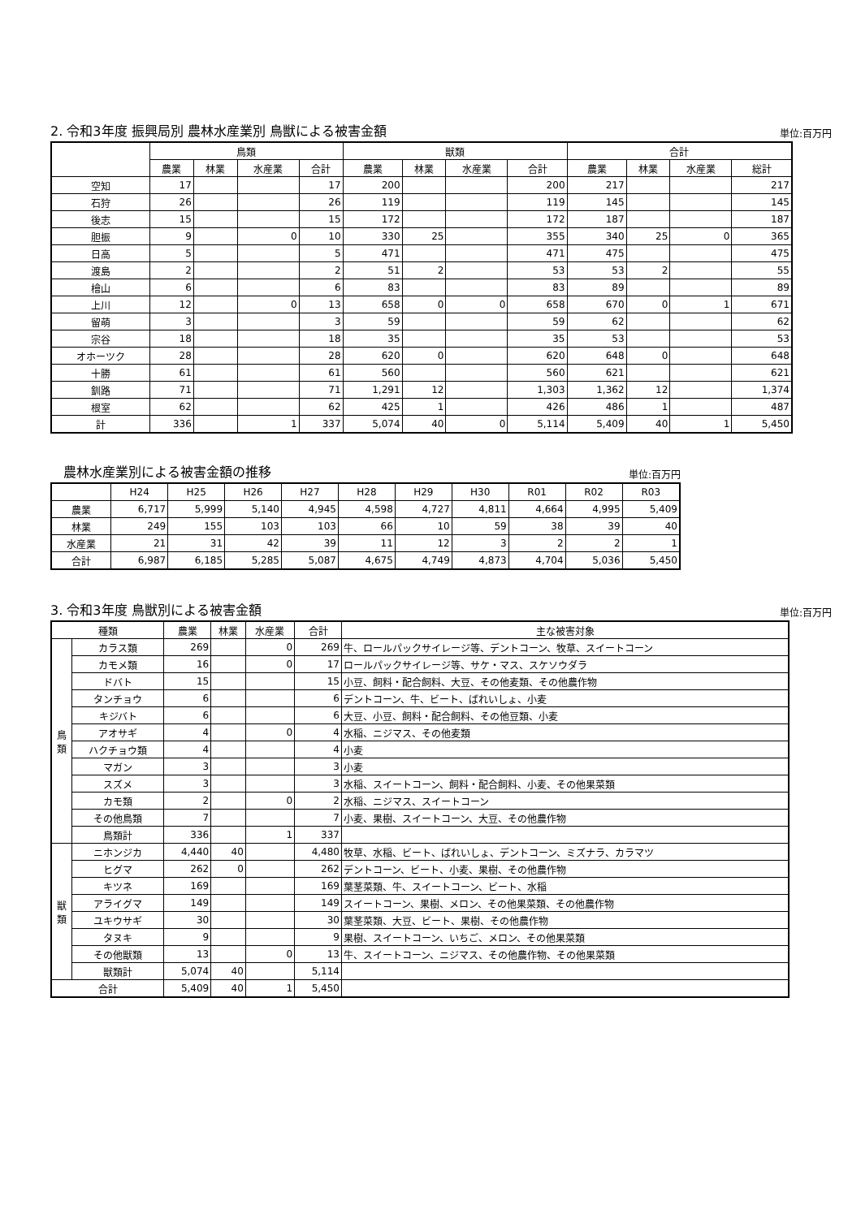2. 令和3年度 振興局別 農林水産業別 鳥獣による被害金額 単位:百万円
| | 鳥類 | | | | 獣類 | | | | 合計 | | | |
| --- | --- | --- | --- | --- | --- | --- | --- | --- | --- | --- | --- | --- |
| | 農業 | 林業 | 水産業 | 合計 | 農業 | 林業 | 水産業 | 合計 | 農業 | 林業 | 水産業 | 総計 |
| 空知 | 17 | | | 17 | 200 | | | 200 | 217 | | | 217 |
| 石狩 | 26 | | | 26 | 119 | | | 119 | 145 | | | 145 |
| 後志 | 15 | | | 15 | 172 | | | 172 | 187 | | | 187 |
| 胆振 | 9 | | 0 | 10 | 330 | 25 | | 355 | 340 | 25 | 0 | 365 |
| 日高 | 5 | | | 5 | 471 | | | 471 | 475 | | | 475 |
| 渡島 | 2 | | | 2 | 51 | 2 | | 53 | 53 | 2 | | 55 |
| 檜山 | 6 | | | 6 | 83 | | | 83 | 89 | | | 89 |
| 上川 | 12 | | 0 | 13 | 658 | 0 | 0 | 658 | 670 | 0 | 1 | 671 |
| 留萌 | 3 | | | 3 | 59 | | | 59 | 62 | | | 62 |
| 宗谷 | 18 | | | 18 | 35 | | | 35 | 53 | | | 53 |
| オホーツク | 28 | | | 28 | 620 | 0 | | 620 | 648 | 0 | | 648 |
| 十勝 | 61 | | | 61 | 560 | | | 560 | 621 | | | 621 |
| 釧路 | 71 | | | 71 | 1,291 | 12 | | 1,303 | 1,362 | 12 | | 1,374 |
| 根室 | 62 | | | 62 | 425 | 1 | | 426 | 486 | 1 | | 487 |
| 計 | 336 | | 1 | 337 | 5,074 | 40 | 0 | 5,114 | 5,409 | 40 | 1 | 5,450 |
農林水産業別による被害金額の推移 単位:百万円
| | H24 | H25 | H26 | H27 | H28 | H29 | H30 | R01 | R02 | R03 |
| --- | --- | --- | --- | --- | --- | --- | --- | --- | --- | --- |
| 農業 | 6,717 | 5,999 | 5,140 | 4,945 | 4,598 | 4,727 | 4,811 | 4,664 | 4,995 | 5,409 |
| 林業 | 249 | 155 | 103 | 103 | 66 | 10 | 59 | 38 | 39 | 40 |
| 水産業 | 21 | 31 | 42 | 39 | 11 | 12 | 3 | 2 | 2 | 1 |
| 合計 | 6,987 | 6,185 | 5,285 | 5,087 | 4,675 | 4,749 | 4,873 | 4,704 | 5,036 | 5,450 |
3. 令和3年度 鳥獣別による被害金額 単位:百万円
| 種類 | | 農業 | 林業 | 水産業 | 合計 | 主な被害対象 |
| --- | --- | --- | --- | --- | --- | --- |
| 鳥 類 | カラス類 | 269 | | 0 | 269 | 牛、ロールパックサイレージ等、デントコーン、牧草、スイートコーン |
| | カモメ類 | 16 | | 0 | 17 | ロールパックサイレージ等、サケ・マス、スケソウダラ |
| | ドバト | 15 | | | 15 | 小豆、飼料・配合飼料、大豆、その他麦類、その他農作物 |
| | タンチョウ | 6 | | | 6 | デントコーン、牛、ビート、ばれいしょ、小麦 |
| | キジバト | 6 | | | 6 | 大豆、小豆、飼料・配合飼料、その他豆類、小麦 |
| | アオサギ | 4 | | 0 | 4 | 水稲、ニジマス、その他麦類 |
| | ハクチョウ類 | 4 | | | 4 | 小麦 |
| | マガン | 3 | | | 3 | 小麦 |
| | スズメ | 3 | | | 3 | 水稲、スイートコーン、飼料・配合飼料、小麦、その他果菜類 |
| | カモ類 | 2 | | 0 | 2 | 水稲、ニジマス、スイートコーン |
| | その他鳥類 | 7 | | | 7 | 小麦、果樹、スイートコーン、大豆、その他農作物 |
| | 鳥類計 | 336 | | 1 | 337 | |
| 獣 類 | ニホンジカ | 4,440 | 40 | | 4,480 | 牧草、水稲、ビート、ばれいしょ、デントコーン、ミズナラ、カラマツ |
| | ヒグマ | 262 | 0 | | 262 | デントコーン、ビート、小麦、果樹、その他農作物 |
| | キツネ | 169 | | | 169 | 葉茎菜類、牛、スイートコーン、ビート、水稲 |
| | アライグマ | 149 | | | 149 | スイートコーン、果樹、メロン、その他果菜類、その他農作物 |
| | ユキウサギ | 30 | | | 30 | 葉茎菜類、大豆、ビート、果樹、その他農作物 |
| | タヌキ | 9 | | | 9 | 果樹、スイートコーン、いちご、メロン、その他果菜類 |
| | その他獣類 | 13 | | 0 | 13 | 牛、スイートコーン、ニジマス、その他農作物、その他果菜類 |
| | 獣類計 | 5,074 | 40 | | 5,114 | |
| 合計 | | 5,409 | 40 | 1 | 5,450 | |